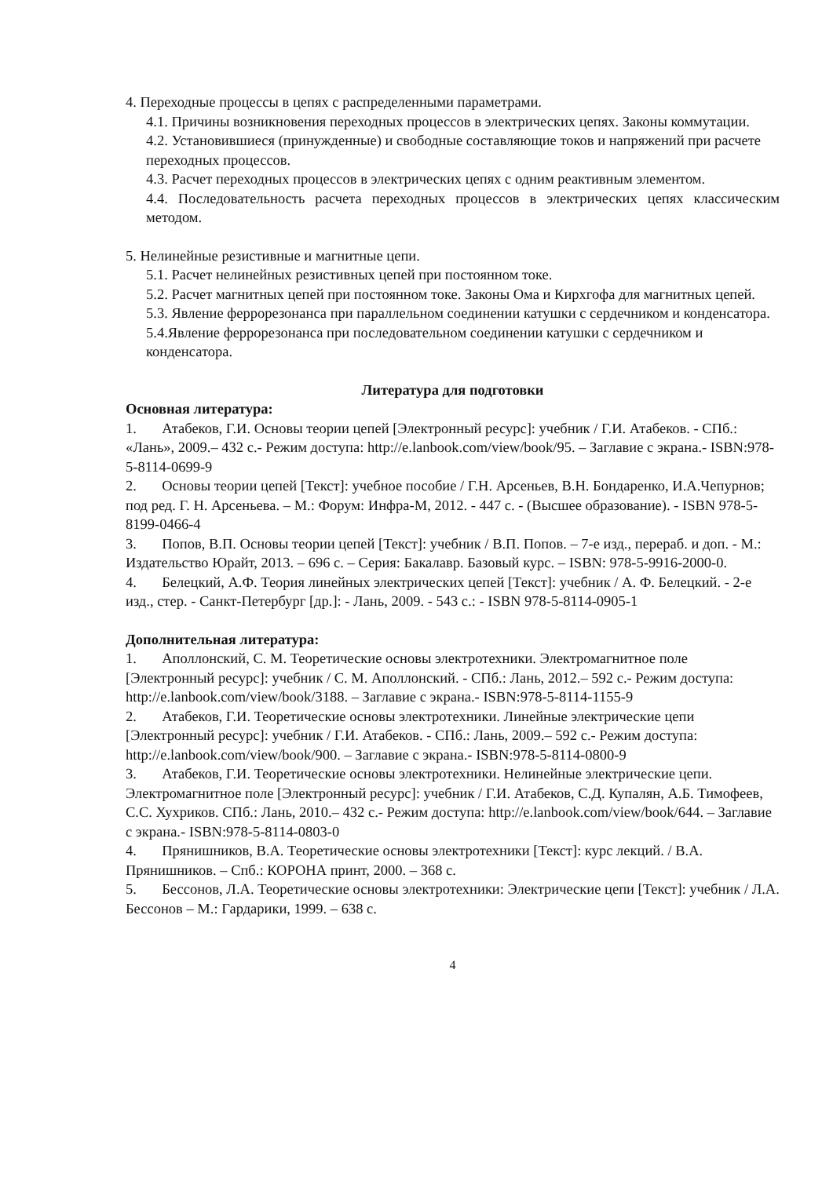4. Переходные процессы в цепях с распределенными параметрами.
4.1. Причины возникновения переходных процессов в электрических цепях. Законы коммутации.
4.2. Установившиеся (принужденные) и свободные составляющие токов и напряжений при расчете переходных процессов.
4.3. Расчет переходных процессов в электрических цепях с одним реактивным элементом.
4.4. Последовательность расчета переходных процессов в электрических цепях классическим методом.
5. Нелинейные резистивные и магнитные цепи.
5.1. Расчет нелинейных резистивных цепей при постоянном токе.
5.2. Расчет магнитных цепей при постоянном токе. Законы Ома и Кирхгофа для магнитных цепей.
5.3. Явление феррорезонанса при параллельном соединении катушки с сердечником и конденсатора.
5.4.Явление феррорезонанса при последовательном соединении катушки с сердечником и конденсатора.
Литература для подготовки
Основная литература:
1. Атабеков, Г.И. Основы теории цепей [Электронный ресурс]: учебник / Г.И. Атабеков. - СПб.: «Лань», 2009.– 432 с.- Режим доступа: http://e.lanbook.com/view/book/95. – Заглавие с экрана.- ISBN:978-5-8114-0699-9
2. Основы теории цепей [Текст]: учебное пособие / Г.Н. Арсеньев, В.Н. Бондаренко, И.А.Чепурнов; под ред. Г. Н. Арсеньева. – М.: Форум: Инфра-М, 2012. - 447 с. - (Высшее образование). - ISBN 978-5-8199-0466-4
3. Попов, В.П. Основы теории цепей [Текст]: учебник / В.П. Попов. – 7-е изд., перераб. и доп. - М.: Издательство Юрайт, 2013. – 696 с. – Серия: Бакалавр. Базовый курс. – ISBN: 978-5-9916-2000-0.
4. Белецкий, А.Ф. Теория линейных электрических цепей [Текст]: учебник / А. Ф. Белецкий. - 2-е изд., стер. - Санкт-Петербург [др.]: - Лань, 2009. - 543 с.: - ISBN 978-5-8114-0905-1
Дополнительная литература:
1. Аполлонский, С. М. Теоретические основы электротехники. Электромагнитное поле [Электронный ресурс]: учебник / С. М. Аполлонский. - СПб.: Лань, 2012.– 592 с.- Режим доступа: http://e.lanbook.com/view/book/3188. – Заглавие с экрана.- ISBN:978-5-8114-1155-9
2. Атабеков, Г.И. Теоретические основы электротехники. Линейные электрические цепи [Электронный ресурс]: учебник / Г.И. Атабеков. - СПб.: Лань, 2009.– 592 с.- Режим доступа: http://e.lanbook.com/view/book/900. – Заглавие с экрана.- ISBN:978-5-8114-0800-9
3. Атабеков, Г.И. Теоретические основы электротехники. Нелинейные электрические цепи. Электромагнитное поле [Электронный ресурс]: учебник / Г.И. Атабеков, С.Д. Купалян, А.Б. Тимофеев, С.С. Хухриков. СПб.: Лань, 2010.– 432 с.- Режим доступа: http://e.lanbook.com/view/book/644. – Заглавие с экрана.- ISBN:978-5-8114-0803-0
4. Прянишников, В.А. Теоретические основы электротехники [Текст]: курс лекций. / В.А. Прянишников. – Спб.: КОРОНА принт, 2000. – 368 с.
5. Бессонов, Л.А. Теоретические основы электротехники: Электрические цепи [Текст]: учебник / Л.А. Бессонов – М.: Гардарики, 1999. – 638 с.
4